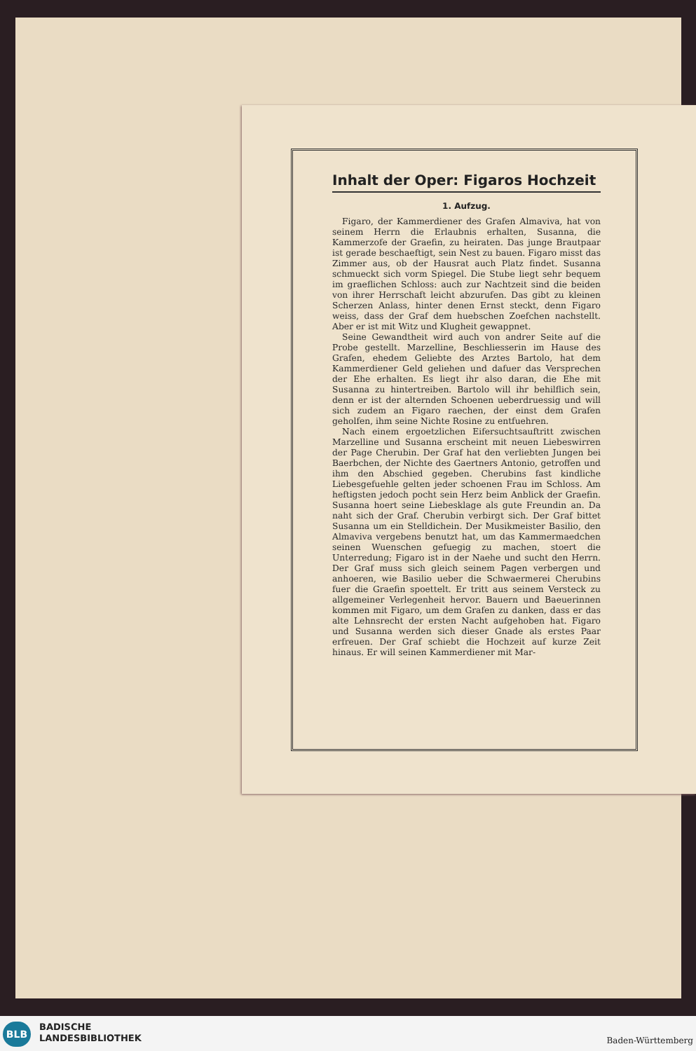Inhalt der Oper: Figaros Hochzeit
1. Aufzug.
Figaro, der Kammerdiener des Grafen Almaviva, hat von seinem Herrn die Erlaubnis erhalten, Susanna, die Kammerzofe der Graefin, zu heiraten. Das junge Brautpaar ist gerade beschaeftigt, sein Nest zu bauen. Figaro misst das Zimmer aus, ob der Hausrat auch Platz findet. Susanna schmueckt sich vorm Spiegel. Die Stube liegt sehr bequem im graeflichen Schloss: auch zur Nachtzeit sind die beiden von ihrer Herrschaft leicht abzurufen. Das gibt zu kleinen Scherzen Anlass, hinter denen Ernst steckt, denn Figaro weiss, dass der Graf dem huebschen Zoefchen nachstellt. Aber er ist mit Witz und Klugheit gewappnet.
Seine Gewandtheit wird auch von andrer Seite auf die Probe gestellt. Marzelline, Beschliesserin im Hause des Grafen, ehedem Geliebte des Arztes Bartolo, hat dem Kammerdiener Geld geliehen und dafuer das Versprechen der Ehe erhalten. Es liegt ihr also daran, die Ehe mit Susanna zu hintertreiben. Bartolo will ihr behilflich sein, denn er ist der alternden Schoenen ueberdruessig und will sich zudem an Figaro raechen, der einst dem Grafen geholfen, ihm seine Nichte Rosine zu entfuehren.
Nach einem ergoetzlichen Eifersuchtsauftritt zwischen Marzelline und Susanna erscheint mit neuen Liebeswirren der Page Cherubin. Der Graf hat den verliebten Jungen bei Baerbchen, der Nichte des Gaertners Antonio, getroffen und ihm den Abschied gegeben. Cherubins fast kindliche Liebesgefuehle gelten jeder schoenen Frau im Schloss. Am heftigsten jedoch pocht sein Herz beim Anblick der Graefin. Susanna hoert seine Liebesklage als gute Freundin an. Da naht sich der Graf. Cherubin verbirgt sich. Der Graf bittet Susanna um ein Stelldichein. Der Musikmeister Basilio, den Almaviva vergebens benutzt hat, um das Kammermaedchen seinen Wuenschen gefuegig zu machen, stoert die Unterredung; Figaro ist in der Naehe und sucht den Herrn. Der Graf muss sich gleich seinem Pagen verbergen und anhoeren, wie Basilio ueber die Schwaermerei Cherubins fuer die Graefin spoettelt. Er tritt aus seinem Versteck zu allgemeiner Verlegenheit hervor. Bauern und Baeuerinnen kommen mit Figaro, um dem Grafen zu danken, dass er das alte Lehnsrecht der ersten Nacht aufgehoben hat. Figaro und Susanna werden sich dieser Gnade als erstes Paar erfreuen. Der Graf schiebt die Hochzeit auf kurze Zeit hinaus. Er will seinen Kammerdiener mit Mar-
BLB
BADISCHE
LANDESBIBLIOTHEK
Baden-Württemberg